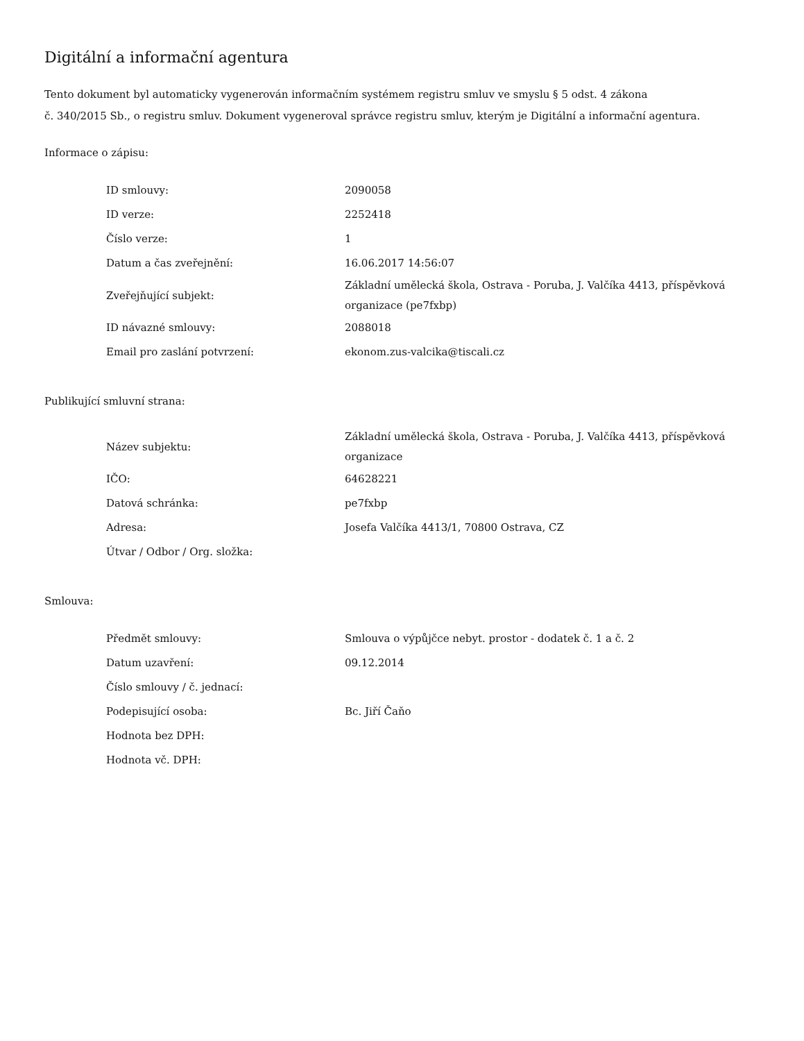Digitální a informační agentura
Tento dokument byl automaticky vygenerován informačním systémem registru smluv ve smyslu § 5 odst. 4 zákona
č. 340/2015 Sb., o registru smluv. Dokument vygeneroval správce registru smluv, kterým je Digitální a informační agentura.
Informace o zápisu:
| ID smlouvy: | 2090058 |
| ID verze: | 2252418 |
| Číslo verze: | 1 |
| Datum a čas zveřejnění: | 16.06.2017 14:56:07 |
| Zveřejňující subjekt: | Základní umělecká škola, Ostrava - Poruba, J. Valčíka 4413, příspěvková organizace (pe7fxbp) |
| ID návazné smlouvy: | 2088018 |
| Email pro zaslání potvrzení: | ekonom.zus-valcika@tiscali.cz |
Publikující smluvní strana:
| Název subjektu: | Základní umělecká škola, Ostrava - Poruba, J. Valčíka 4413, příspěvková organizace |
| IČO: | 64628221 |
| Datová schránka: | pe7fxbp |
| Adresa: | Josefa Valčíka 4413/1, 70800 Ostrava, CZ |
| Útvar / Odbor / Org. složka: | |
Smlouva:
| Předmět smlouvy: | Smlouva o výpůjčce nebyt. prostor - dodatek č. 1 a č. 2 |
| Datum uzavření: | 09.12.2014 |
| Číslo smlouvy / č. jednací: | |
| Podepisující osoba: | Bc. Jiří Čaňo |
| Hodnota bez DPH: | |
| Hodnota vč. DPH: | |